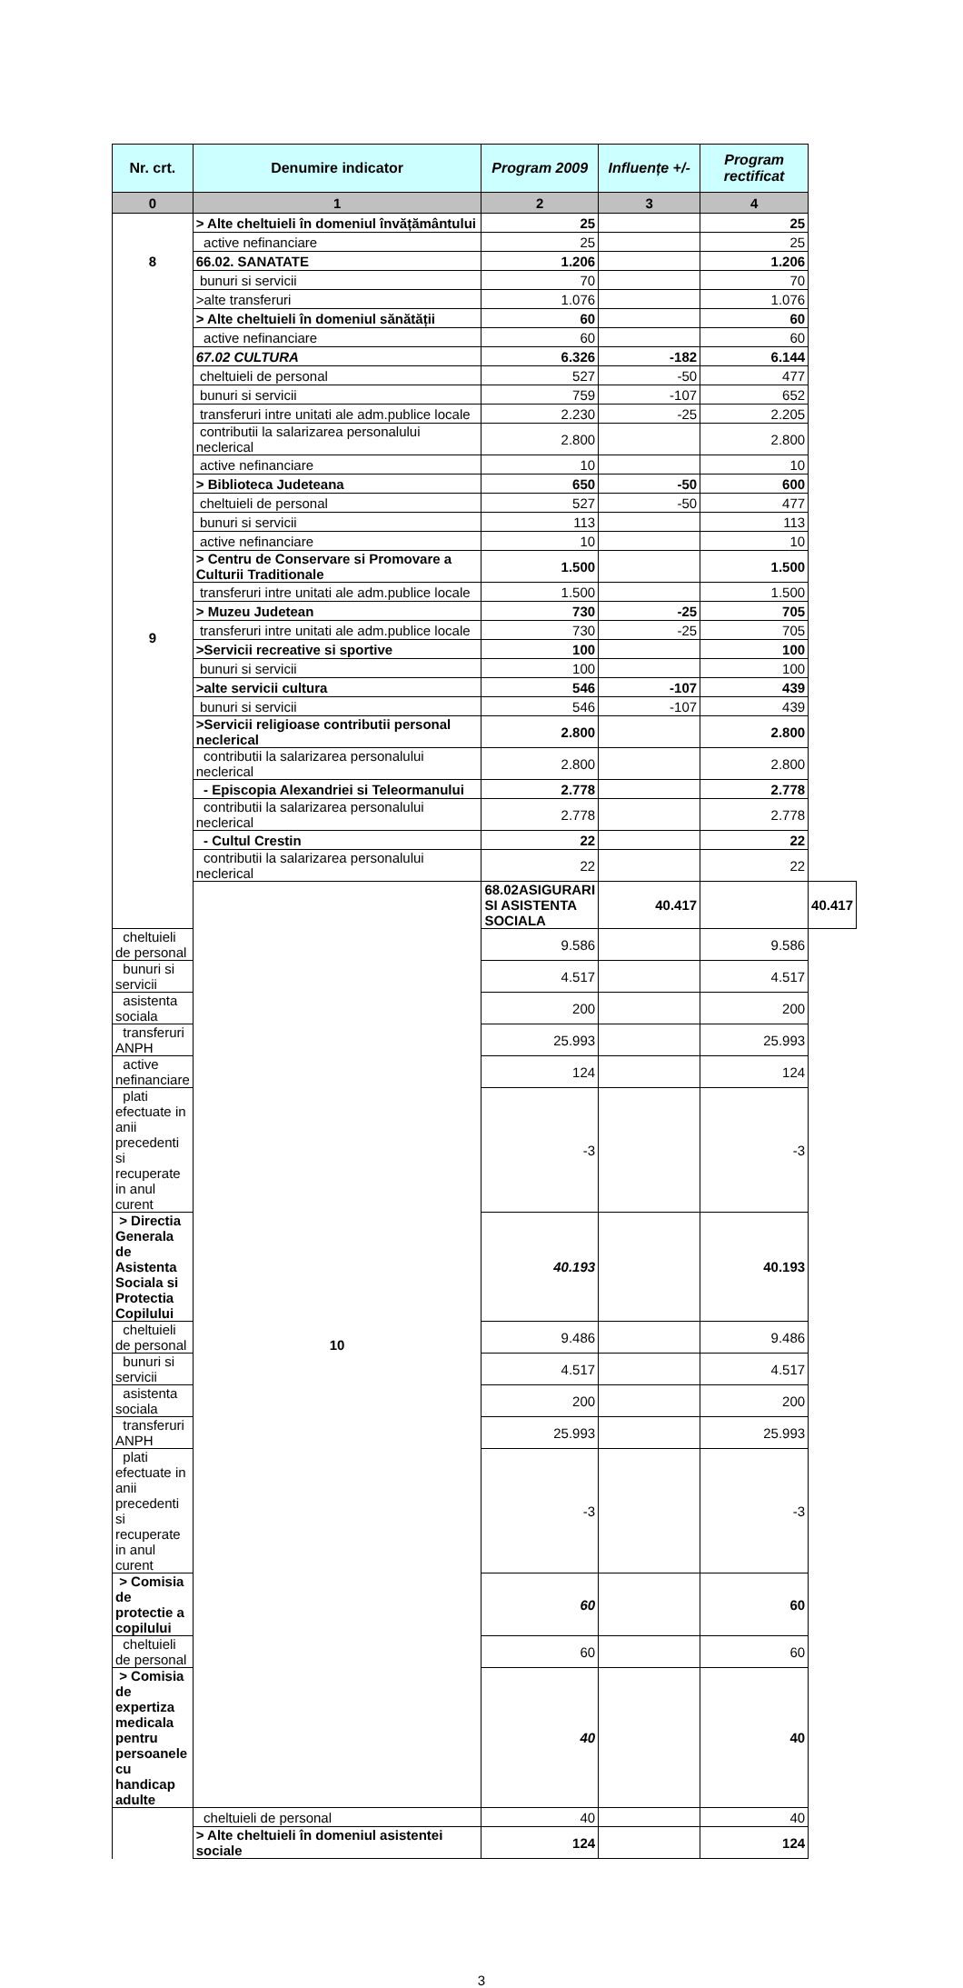| Nr. crt. | Denumire indicator | Program 2009 | Influențe +/- | Program rectificat | |
| --- | --- | --- | --- | --- | --- |
| 0 | 1 | 2 | 3 | 4 | |
| | > Alte cheltuieli în domeniul învățământului | 25 | | 25 | |
| | active nefinanciare | 25 | | 25 | |
| 8 | 66.02. SANATATE | 1.206 | | 1.206 | |
| | bunuri si servicii | 70 | | 70 | |
| | >alte transferuri | 1.076 | | 1.076 | |
| | > Alte cheltuieli în domeniul sănătății | 60 | | 60 | |
| | active nefinanciare | 60 | | 60 | |
| 9 | 67.02 CULTURA | 6.326 | -182 | 6.144 | |
| | cheltuieli de personal | 527 | -50 | 477 | |
| | bunuri si servicii | 759 | -107 | 652 | |
| | transferuri intre unitati ale adm.publice locale | 2.230 | -25 | 2.205 | |
| | contributii la salarizarea personalului neclerical | 2.800 | | 2.800 | |
| | active nefinanciare | 10 | | 10 | |
| | > Biblioteca Judeteana | 650 | -50 | 600 | |
| | cheltuieli de personal | 527 | -50 | 477 | |
| | bunuri si servicii | 113 | | 113 | |
| | active nefinanciare | 10 | | 10 | |
| | > Centru de Conservare si Promovare a Culturii Traditionale | 1.500 | | 1.500 | |
| | transferuri intre unitati ale adm.publice locale | 1.500 | | 1.500 | |
| | > Muzeu Judetean | 730 | -25 | 705 | |
| | transferuri intre unitati ale adm.publice locale | 730 | -25 | 705 | |
| | >Servicii recreative si sportive | 100 | | 100 | |
| | bunuri si servicii | 100 | | 100 | |
| | >alte servicii cultura | 546 | -107 | 439 | |
| | bunuri si servicii | 546 | -107 | 439 | |
| | >Servicii religioase contributii personal neclerical | 2.800 | | 2.800 | |
| | contributii la salarizarea personalului neclerical | 2.800 | | 2.800 | |
| | - Episcopia Alexandriei si Teleormanului | 2.778 | | 2.778 | |
| | contributii la salarizarea personalului neclerical | 2.778 | | 2.778 | |
| | - Cultul Crestin | 22 | | 22 | |
| | contributii la salarizarea personalului neclerical | 22 | | 22 | |
| | 10 | 68.02ASIGURARI SI ASISTENTA SOCIALA | 40.417 | | 40.417 |
| cheltuieli de personal | | 9.586 | | 9.586 | |
| bunuri si servicii | | 4.517 | | 4.517 | |
| asistenta sociala | | 200 | | 200 | |
| transferuri ANPH | | 25.993 | | 25.993 | |
| active nefinanciare | | 124 | | 124 | |
| plati efectuate in anii precedenti si recuperate in anul curent | | -3 | | -3 | |
| > Directia Generala de Asistenta Sociala si Protectia Copilului | | 40.193 | | 40.193 | |
| cheltuieli de personal | | 9.486 | | 9.486 | |
| bunuri si servicii | | 4.517 | | 4.517 | |
| asistenta sociala | | 200 | | 200 | |
| transferuri ANPH | | 25.993 | | 25.993 | |
| plati efectuate in anii precedenti si recuperate in anul curent | | -3 | | -3 | |
| > Comisia de protectie a copilului | | 60 | | 60 | |
| cheltuieli de personal | | 60 | | 60 | |
| > Comisia de expertiza medicala pentru persoanele cu handicap adulte | | 40 | | 40 | |
| | cheltuieli de personal | 40 | | 40 | |
| | > Alte cheltuieli în domeniul asistentei sociale | 124 | | 124 | |
3